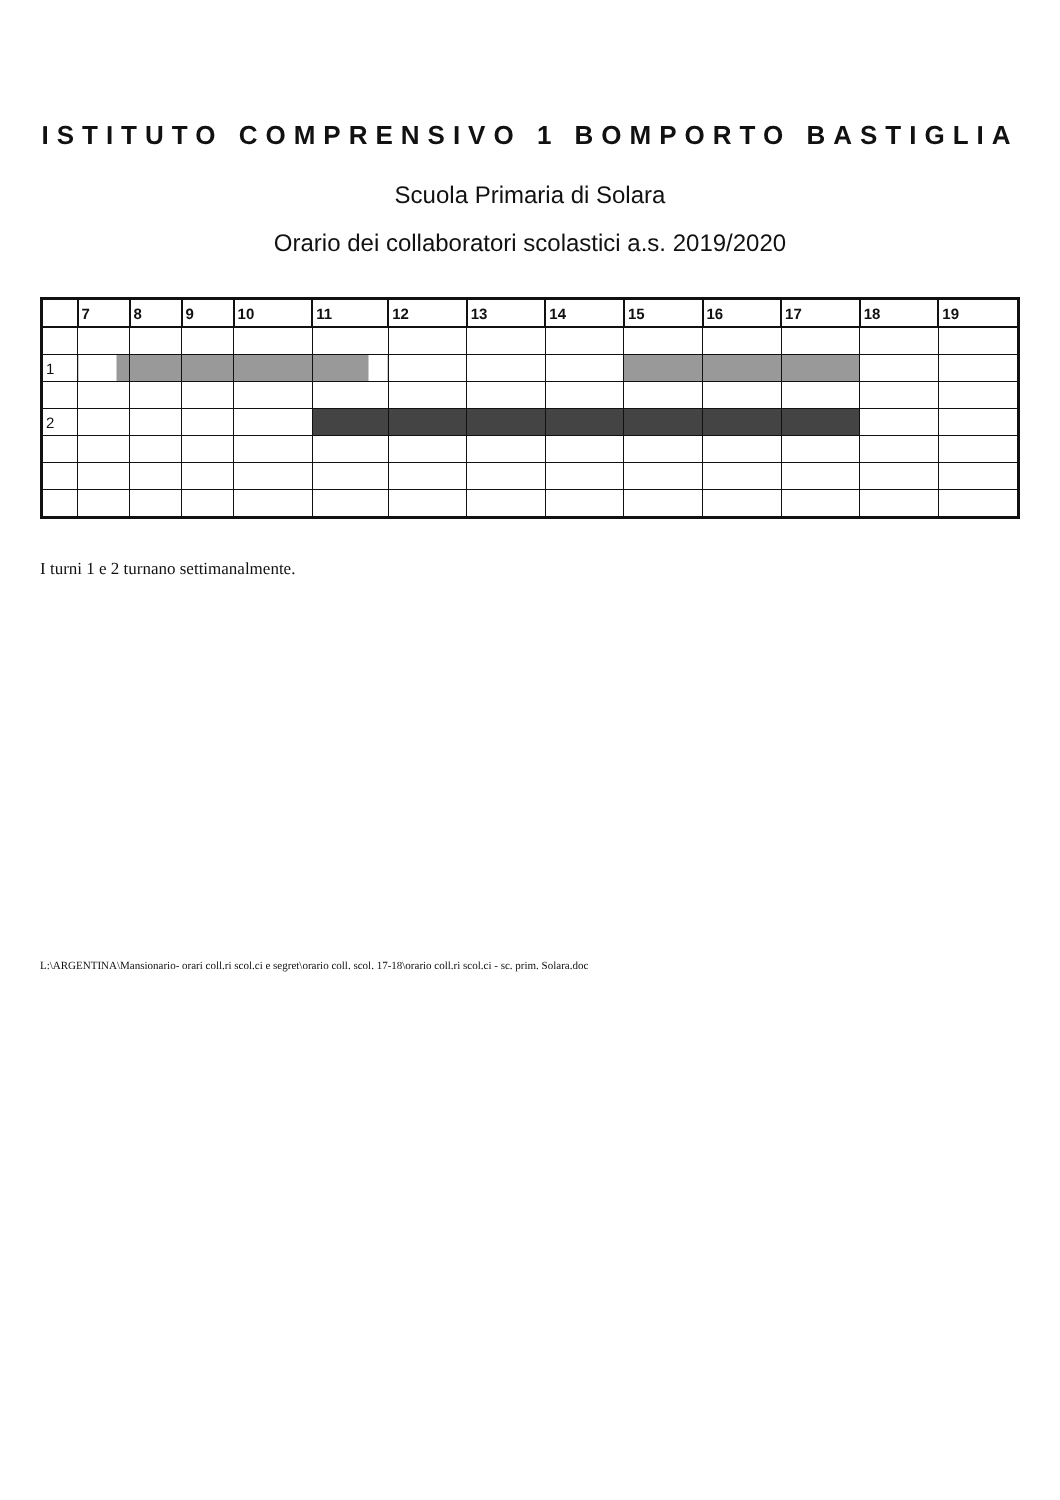ISTITUTO COMPRENSIVO 1 BOMPORTO BASTIGLIA
Scuola Primaria di Solara
Orario dei collaboratori scolastici a.s. 2019/2020
| | 7 | 8 | 9 | 10 | 11 | 12 | 13 | 14 | 15 | 16 | 17 | 18 | 19 |
| --- | --- | --- | --- | --- | --- | --- | --- | --- | --- | --- | --- | --- | --- |
| 1 | | | | | | | | | | | | | |
| 2 | | | | | | | | | | | | | |
I turni 1 e 2 turnano settimanalmente.
L:\ARGENTINA\Mansionario- orari coll.ri scol.ci e segret\orario coll. scol. 17-18\orario coll.ri scol.ci - sc. prim. Solara.doc